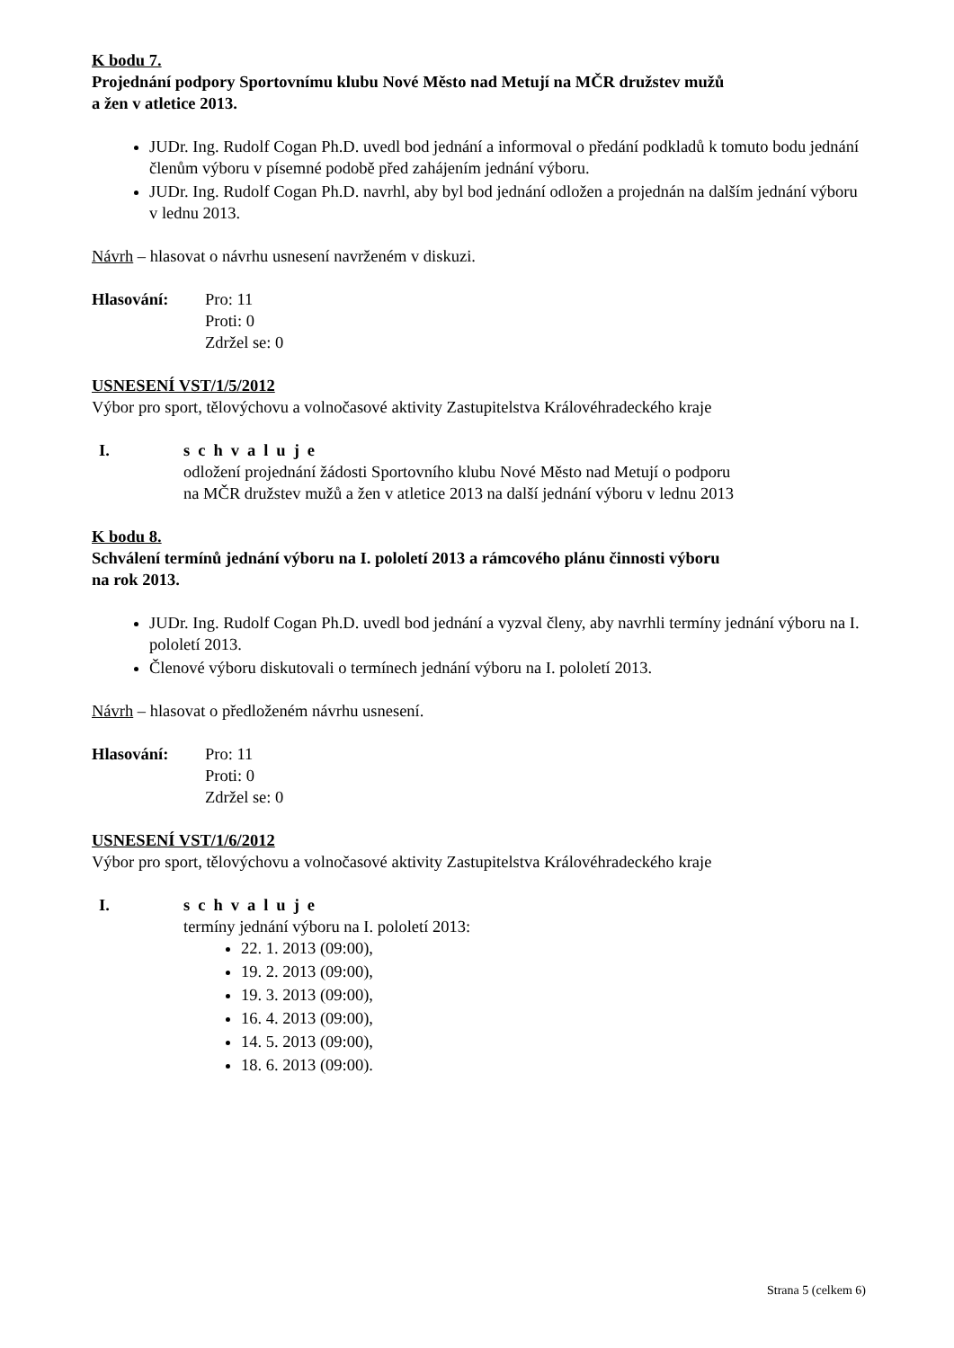K bodu 7.
Projednání podpory Sportovnímu klubu Nové Město nad Metují na MČR družstev mužů
a žen v atletice 2013.
JUDr. Ing. Rudolf Cogan Ph.D. uvedl bod jednání a informoval o předání podkladů k tomuto bodu jednání členům výboru v písemné podobě před zahájením jednání výboru.
JUDr. Ing. Rudolf Cogan Ph.D. navrhl, aby byl bod jednání odložen a projednán na dalším jednání výboru v lednu 2013.
Návrh – hlasovat o návrhu usnesení navrženém v diskuzi.
Hlasování: Pro: 11
Proti: 0
Zdržel se: 0
USNESENÍ VST/1/5/2012
Výbor pro sport, tělovýchovu a volnočasové aktivity Zastupitelstva Královéhradeckého kraje
I. schvaluje
odložení projednání žádosti Sportovního klubu Nové Město nad Metují o podporu
na MČR družstev mužů a žen v atletice 2013 na další jednání výboru v lednu 2013
K bodu 8.
Schválení termínů jednání výboru na I. pololetí 2013 a rámcového plánu činnosti výboru
na rok 2013.
JUDr. Ing. Rudolf Cogan Ph.D. uvedl bod jednání a vyzval členy, aby navrhli termíny jednání výboru na I. pololetí 2013.
Členové výboru diskutovali o termínech jednání výboru na I. pololetí 2013.
Návrh – hlasovat o předloženém návrhu usnesení.
Hlasování: Pro: 11
Proti: 0
Zdržel se: 0
USNESENÍ VST/1/6/2012
Výbor pro sport, tělovýchovu a volnočasové aktivity Zastupitelstva Královéhradeckého kraje
I. schvaluje
termíny jednání výboru na I. pololetí 2013:
22. 1. 2013 (09:00),
19. 2. 2013 (09:00),
19. 3. 2013 (09:00),
16. 4. 2013 (09:00),
14. 5. 2013 (09:00),
18. 6. 2013 (09:00).
Strana 5 (celkem 6)